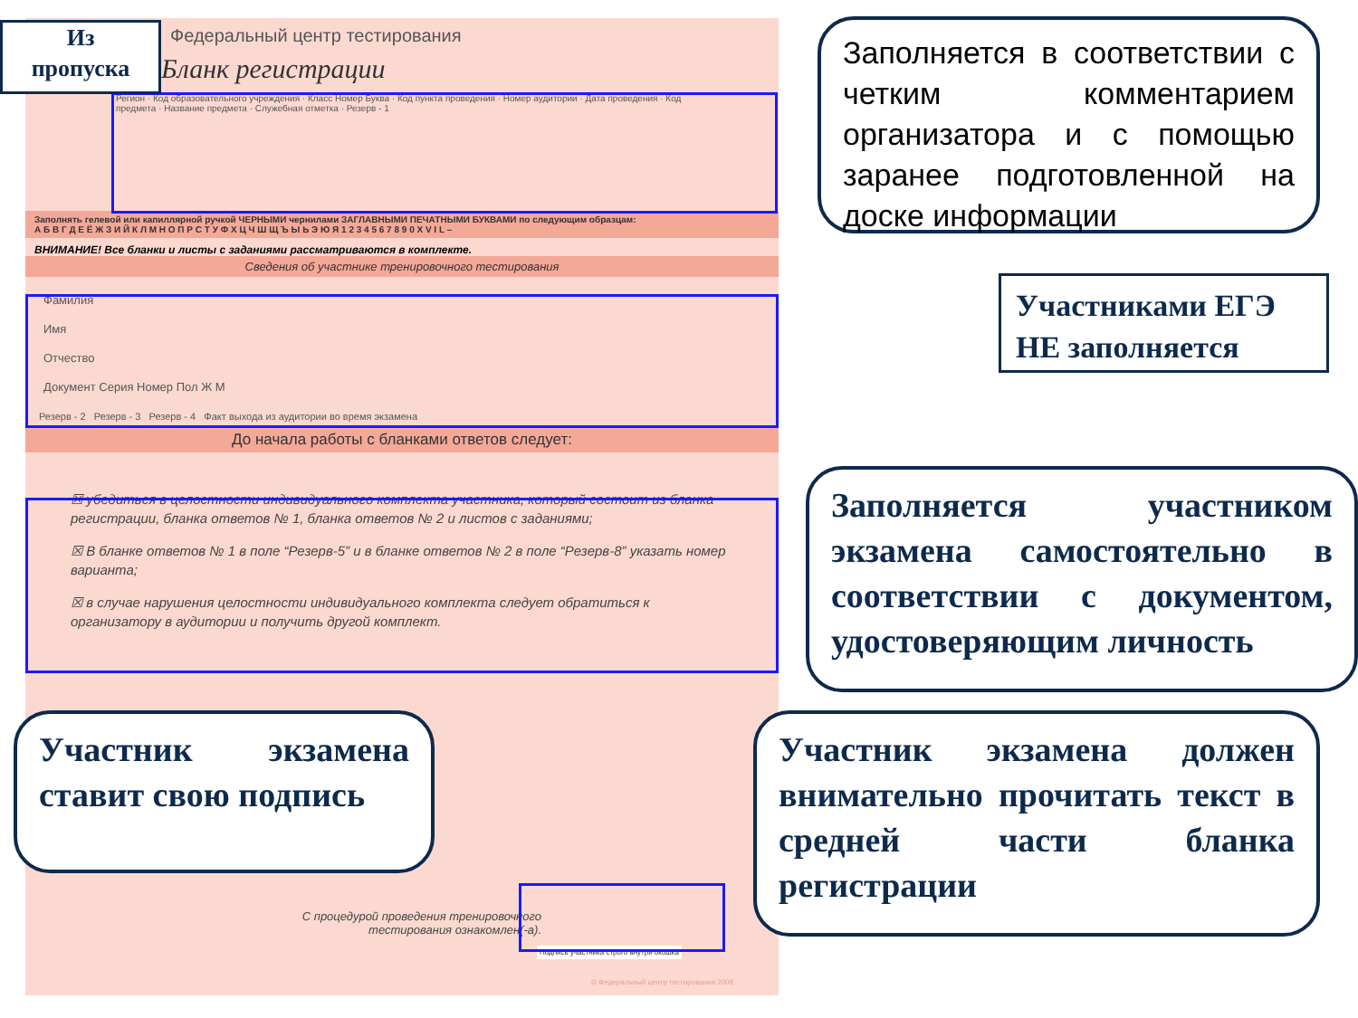Федеральный центр тестирования
Бланк регистрации
Регион · Код образовательного учреждения · Класс Номер Буква · Код пункта проведения · Номер аудитории · Дата проведения · Код предмета · Название предмета · Служебная отметка · Резерв - 1
Заполнять гелевой или капиллярной ручкой ЧЕРНЫМИ чернилами ЗАГЛАВНЫМИ ПЕЧАТНЫМИ БУКВАМИ по следующим образцам:
А Б В Г Д Е Ё Ж З И Й К Л М Н О П Р С Т У Ф Х Ц Ч Ш Щ Ъ Ы Ь Э Ю Я 1 2 3 4 5 6 7 8 9 0 X V I L –
ВНИМАНИЕ! Все бланки и листы с заданиями рассматриваются в комплекте.
Сведения об участнике тренировочного тестирования
Фамилия
Имя
Отчество
Документ Серия Номер Пол Ж М
Резерв - 2 Резерв - 3 Резерв - 4 Факт выхода из аудитории во время экзамена
До начала работы с бланками ответов следует:
☒ убедиться в целостности индивидуального комплекта участника, который состоит из бланка регистрации, бланка ответов № 1, бланка ответов № 2 и листов с заданиями;
☒ В бланке ответов № 1 в поле “Резерв-5” и в бланке ответов № 2 в поле “Резерв-8” указать номер варианта;
☒ в случае нарушения целостности индивидуального комплекта следует обратиться к организатору в аудитории и получить другой комплект.
С процедурой проведения тренировочного тестирования ознакомлен(-а).
Подпись участника строго внутри окошка
© Федеральный центр тестирования 2008
Из
пропуска
Заполняется в соответствии с четким комментарием организатора и с помощью заранее подготовленной на доске информации
Участниками ЕГЭ НЕ заполняется
Заполняется участником экзамена самостоятельно в соответствии с документом, удостоверяющим личность
Участник экзамена ставит свою подпись
Участник экзамена должен внимательно прочитать текст в средней части бланка регистрации